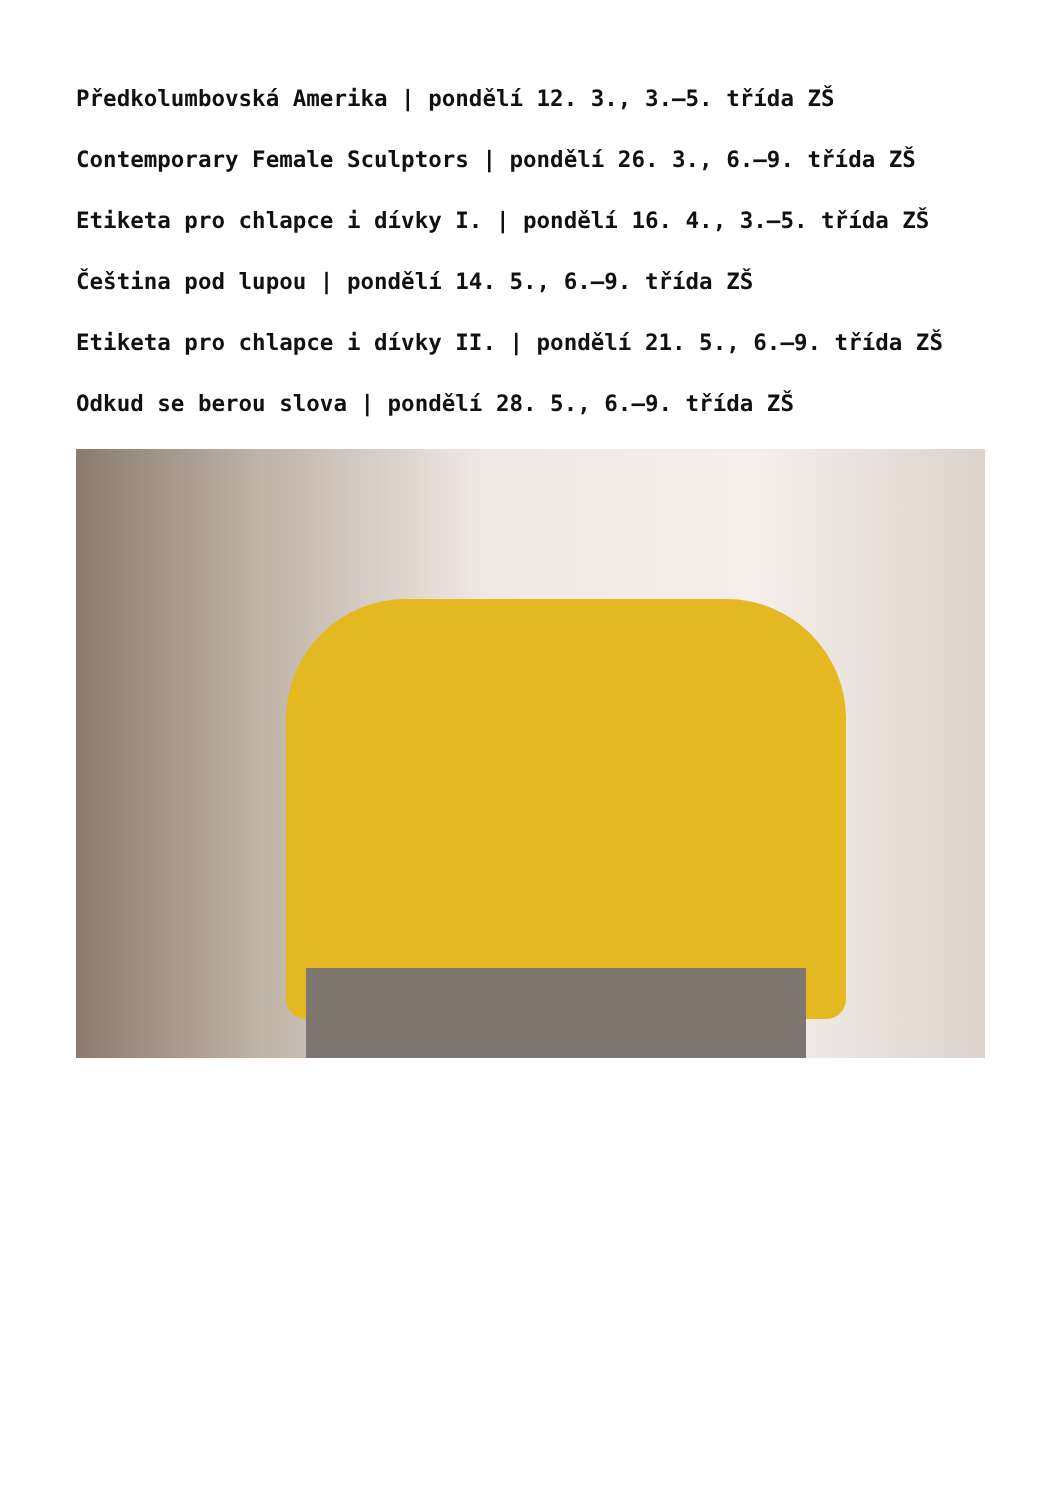Předkolumbovská Amerika | pondělí 12. 3., 3.–5. třída ZŠ
Contemporary Female Sculptors | pondělí 26. 3., 6.–9. třída ZŠ
Etiketa pro chlapce i dívky I. | pondělí 16. 4., 3.–5. třída ZŠ
Čeština pod lupou | pondělí 14. 5., 6.–9. třída ZŠ
Etiketa pro chlapce i dívky II. | pondělí 21. 5., 6.–9. třída ZŠ
Odkud se berou slova | pondělí 28. 5., 6.–9. třída ZŠ